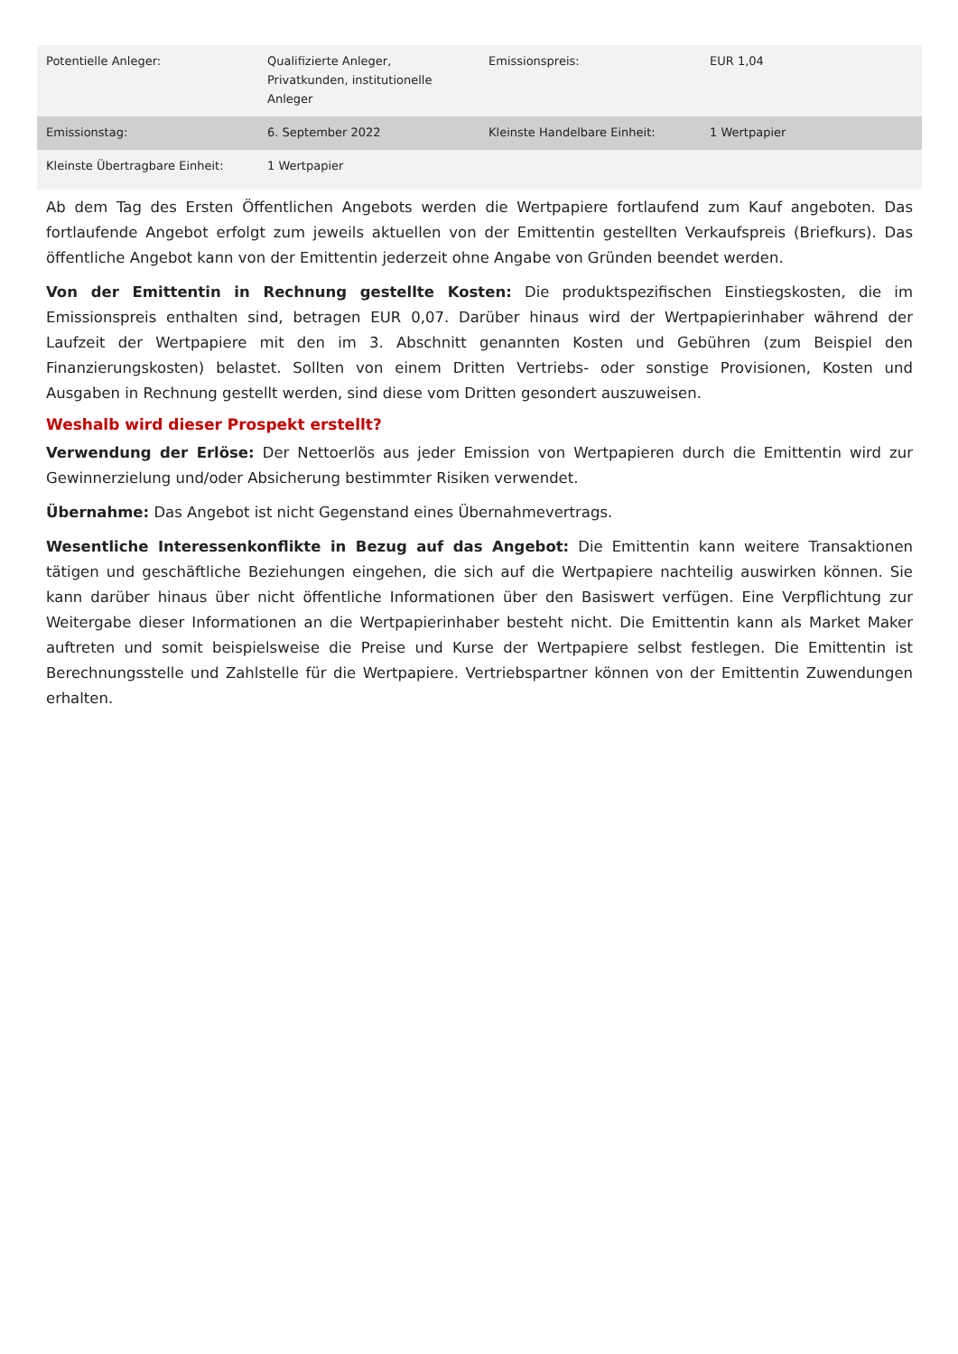| Potentielle Anleger: | Qualifizierte Anleger, Privatkunden, institutionelle Anleger | Emissionspreis: | EUR 1,04 |
| Emissionstag: | 6. September 2022 | Kleinste Handelbare Einheit: | 1 Wertpapier |
| Kleinste Übertragbare Einheit: | 1 Wertpapier | | |
Ab dem Tag des Ersten Öffentlichen Angebots werden die Wertpapiere fortlaufend zum Kauf angeboten. Das fortlaufende Angebot erfolgt zum jeweils aktuellen von der Emittentin gestellten Verkaufspreis (Briefkurs). Das öffentliche Angebot kann von der Emittentin jederzeit ohne Angabe von Gründen beendet werden.
Von der Emittentin in Rechnung gestellte Kosten: Die produktspezifischen Einstiegskosten, die im Emissionspreis enthalten sind, betragen EUR 0,07. Darüber hinaus wird der Wertpapierinhaber während der Laufzeit der Wertpapiere mit den im 3. Abschnitt genannten Kosten und Gebühren (zum Beispiel den Finanzierungskosten) belastet. Sollten von einem Dritten Vertriebs- oder sonstige Provisionen, Kosten und Ausgaben in Rechnung gestellt werden, sind diese vom Dritten gesondert auszuweisen.
Weshalb wird dieser Prospekt erstellt?
Verwendung der Erlöse: Der Nettoerlös aus jeder Emission von Wertpapieren durch die Emittentin wird zur Gewinnerzielung und/oder Absicherung bestimmter Risiken verwendet.
Übernahme: Das Angebot ist nicht Gegenstand eines Übernahmevertrags.
Wesentliche Interessenkonflikte in Bezug auf das Angebot: Die Emittentin kann weitere Transaktionen tätigen und geschäftliche Beziehungen eingehen, die sich auf die Wertpapiere nachteilig auswirken können. Sie kann darüber hinaus über nicht öffentliche Informationen über den Basiswert verfügen. Eine Verpflichtung zur Weitergabe dieser Informationen an die Wertpapierinhaber besteht nicht. Die Emittentin kann als Market Maker auftreten und somit beispielsweise die Preise und Kurse der Wertpapiere selbst festlegen. Die Emittentin ist Berechnungsstelle und Zahlstelle für die Wertpapiere. Vertriebspartner können von der Emittentin Zuwendungen erhalten.